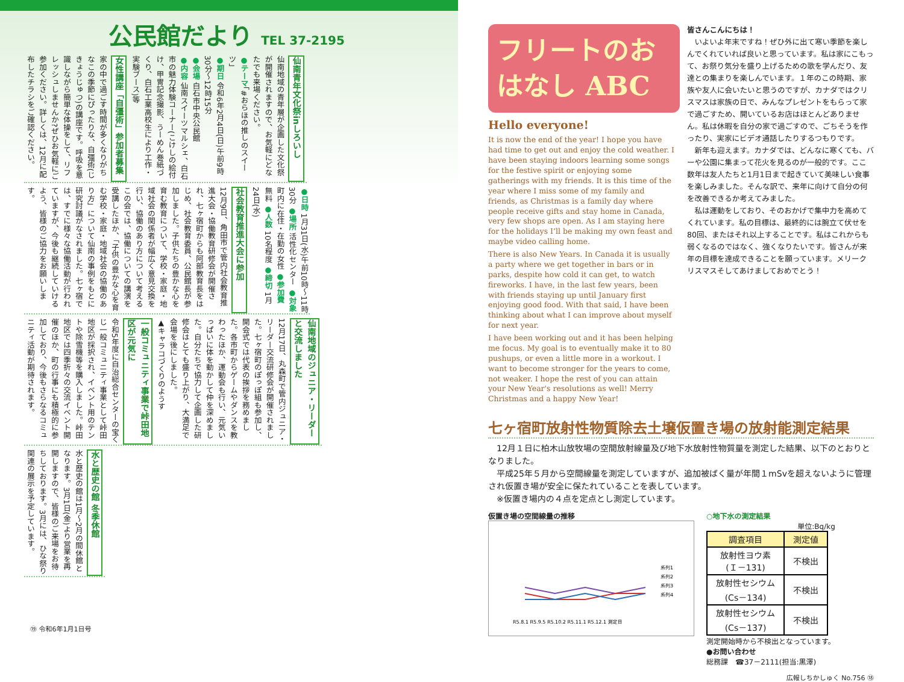公民館だより TEL 37-2195
仙南青年文化祭inしろいし
仙南地域の青年層が企画した文化祭が開催されますので、お気軽にどなたでも来場ください。
●テーマ「#おらほの推しのスイーツ」
●期日 令和6年2月4日(日)午前9時30分～12時15分
●会場 白石市中央公民館
●内容 仙南スイーツマルシェ、白石市の魅力体験コーナー(こけしの絵付け、甲冑記念撮影、うーめん巻紙づくり、白石工業高校生により工作・実験ブース)等
女性講座「自彊術」参加者募集
家の中で過ごす時間が多くなりがちなこの季節にぴったりな、自彊術(じきょうじゅつ)の講座です。呼吸を意識しながら簡単な体操をして、リフレッシュしませんか?ぜひお気軽にご参加ください。詳しくは、12月に配布したチラシをご確認ください。
●日時 1月31日(水)午前10時～11時30分 ●場所 活性化センター ●対象 町内に在住・在勤の女性 ●参加費 無料 ●人数 10名程度 ●締切 1月24日(水)
社会教育推進大会に参加
12月9日、角田市で管内社会教育推進大会・協働教育研修会が開催され、七ヶ宿町からも阿部教育長をはじめ、社会教育委員、公民館長が参加しました。子供たちの豊かな心を育む教育について、学校・家庭・地域社会の関係者が幅広く意見交換を行い、協働のあり方について考えるこの会では、協働についての講演を受講したほか、「子供の豊かな心を育む学校・家庭・地域社会の協働のあり方」について仙南の事例をもとに研究討議がなされました。七ヶ宿では、すでに様々な協働活動が行われていますが、今後も継続していけるよう、皆様のご協力をお願いします。
仙南地域のジュニア・リーダーと交流しました
12月17日、丸森町で管内ジュニア・リーダー交流研修会が開催されました。七ヶ宿町のぽっぽ組も参加し、開会式では代表の挨拶を務めました。各市町からゲームやダンスを教わったほか、運動会も行い、元気いっぱいに体を動かして仲を深めました。自分たちで協力して企画した研修会はとても盛り上がり、大満足で会場を後にしました。
▲キャラコづくりのようす
一般コミュニティ事業で峠田地区が元気に
令和5年度に自治総合センターの宝くじ一般コミュニティ事業として峠田地区が採択され、イベント用のテントや除雪機等を購入しました。峠田地区では四季折々の交流イベント開催のほか、町の行事にも積極的に参加しており、今後もさらなるコミュニティ活動が期待されます。
水と歴史の館 冬季休館
水と歴史の館は1月～2月の間休館となります。3月1日(金)より営業を再開しますので、皆様のご来場をお待ちしております。3月には、ひな祭り関連の展示を予定しています。
⑲ 令和6年1月1日号
フリートのおはなし ABC
Hello everyone!
It is now the end of the year! I hope you have had time to get out and enjoy the cold weather. I have been staying indoors learning some songs for the festive spirit or enjoying some gatherings with my friends. It is this time of the year where I miss some of my family and friends, as Christmas is a family day where people receive gifts and stay home in Canada, very few shops are open. As I am staying here for the holidays I’ll be making my own feast and maybe video calling home.
There is also New Years. In Canada it is usually a party where we get together in bars or in parks, despite how cold it can get, to watch fireworks. I have, in the last few years, been with friends staying up until January first enjoying good food. With that said, I have been thinking about what I can improve about myself for next year.
I have been working out and it has been helping me focus. My goal is to eventually make it to 80 pushups, or even a little more in a workout. I want to become stronger for the years to come, not weaker. I hope the rest of you can attain your New Year's resolutions as well! Merry Christmas and a happy New Year!
皆さんこんにちは！
　いよいよ年末ですね！ぜひ外に出て寒い季節を楽しんでくれていれば良いと思っています。私は家にこもって、お祭り気分を盛り上げるための歌を学んだり、友達との集まりを楽しんでいます。１年のこの時期、家族や友人に会いたいと思うのですが、カナダではクリスマスは家族の日で、みんなプレゼントをもらって家で過ごすため、開いているお店はほとんどありません。私は休暇を自分の家で過ごすので、ごちそうを作ったり、実家にビデオ通話したりするつもりです。
　新年も迎えます。カナダでは、どんなに寒くても、バーや公園に集まって花火を見るのが一般的です。ここ数年は友人たちと1月1日まで起きていて美味しい食事を楽しみました。そんな訳で、来年に向けて自分の何を改善できるか考えてみました。
　私は運動をしており、そのおかげで集中力を高めてくれています。私の目標は、最終的には腕立て伏せを80回、またはそれ以上することです。私はこれからも弱くなるのではなく、強くなりたいです。皆さんが来年の目標を達成できることを願っています。メリークリスマスそしてあけましておめでとう！
七ヶ宿町放射性物質除去土壌仮置き場の放射能測定結果
　12月１日に柏木山放牧場の空間放射線量及び地下水放射性物質量を測定した結果、以下のとおりとなりました。
　平成25年５月から空間線量を測定していますが、追加被ばく量が年間１mSvを超えないように管理され仮置き場が安全に保たれていることを表しています。
　※仮置き場内の４点を定点とし測定しています。
仮置き場の空間線量の推移
系列1
系列2
系列3
系列4
R5.8.1 R5.9.5 R5.10.2 R5.11.1 R5.12.1 測定日
○地下水の測定結果
単位:Bq/kg
| 調査項目 | 測定値 |
| --- | --- |
| 放射性ヨウ素 (Ｉ－131) | 不検出 |
| 放射性セシウム (Cs－134) | 不検出 |
| 放射性セシウム (Cs－137) | 不検出 |
測定開始時から不検出となっています。
●お問い合わせ
総務課　☎37－2111(担当:黒澤)
広報しちかしゅく No.756 ⑱